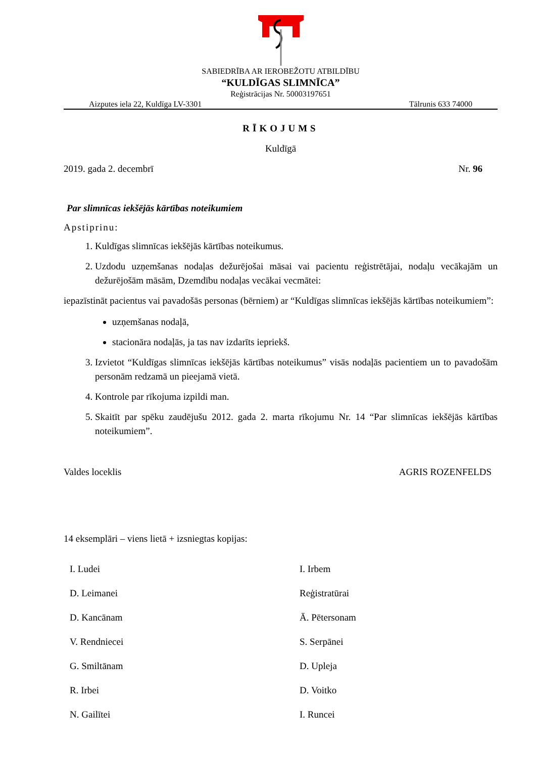SABIEDRĪBA AR IEROBEŽOTU ATBILDĪBU
“KULDĪGAS SLIMNĪCA”
Reģistrācijas Nr. 50003197651
Aizputes iela 22, Kuldīga LV-3301 Tālrunis 633 74000
RĪKOJUMS
Kuldīgā
2019. gada 2. decembrī Nr. 96
Par slimnīcas iekšējās kārtības noteikumiem
Apstiprinu:
1. Kuldīgas slimnīcas iekšējās kārtības noteikumus.
2. Uzdodu uzņemšanas nodaļas dežurējošai māsai vai pacientu reģistrētājai, nodaļu vecākajām un dežurējošām māsām, Dzemdību nodaļas vecākai vecmātei:
iepazīstināt pacientus vai pavadošās personas (bērniem) ar “Kuldīgas slimnīcas iekšējās kārtības noteikumiem”:
uzņemšanas nodaļā,
stacionāra nodaļās, ja tas nav izdarīts iepriekš.
3. Izvietot “Kuldīgas slimnīcas iekšējās kārtības noteikumus” visās nodaļās pacientiem un to pavadošām personām redzamā un pieejamā vietā.
4. Kontrole par rīkojuma izpildi man.
5. Skaitīt par spēku zaudējušu 2012. gada 2. marta rīkojumu Nr. 14 “Par slimnīcas iekšējās kārtības noteikumiem”.
Valdes loceklis AGRIS ROZENFELDS
14 eksemplāri – viens lietā + izsniegtas kopijas:
I. Ludei I. Irbem D. Leimanei Reģistratūrai D. Kancānam Ā. Pētersonam V. Rendniecei S. Serpānei G. Smiltānam D. Upleja R. Irbei D. Voitko N. Gailītei I. Runcei